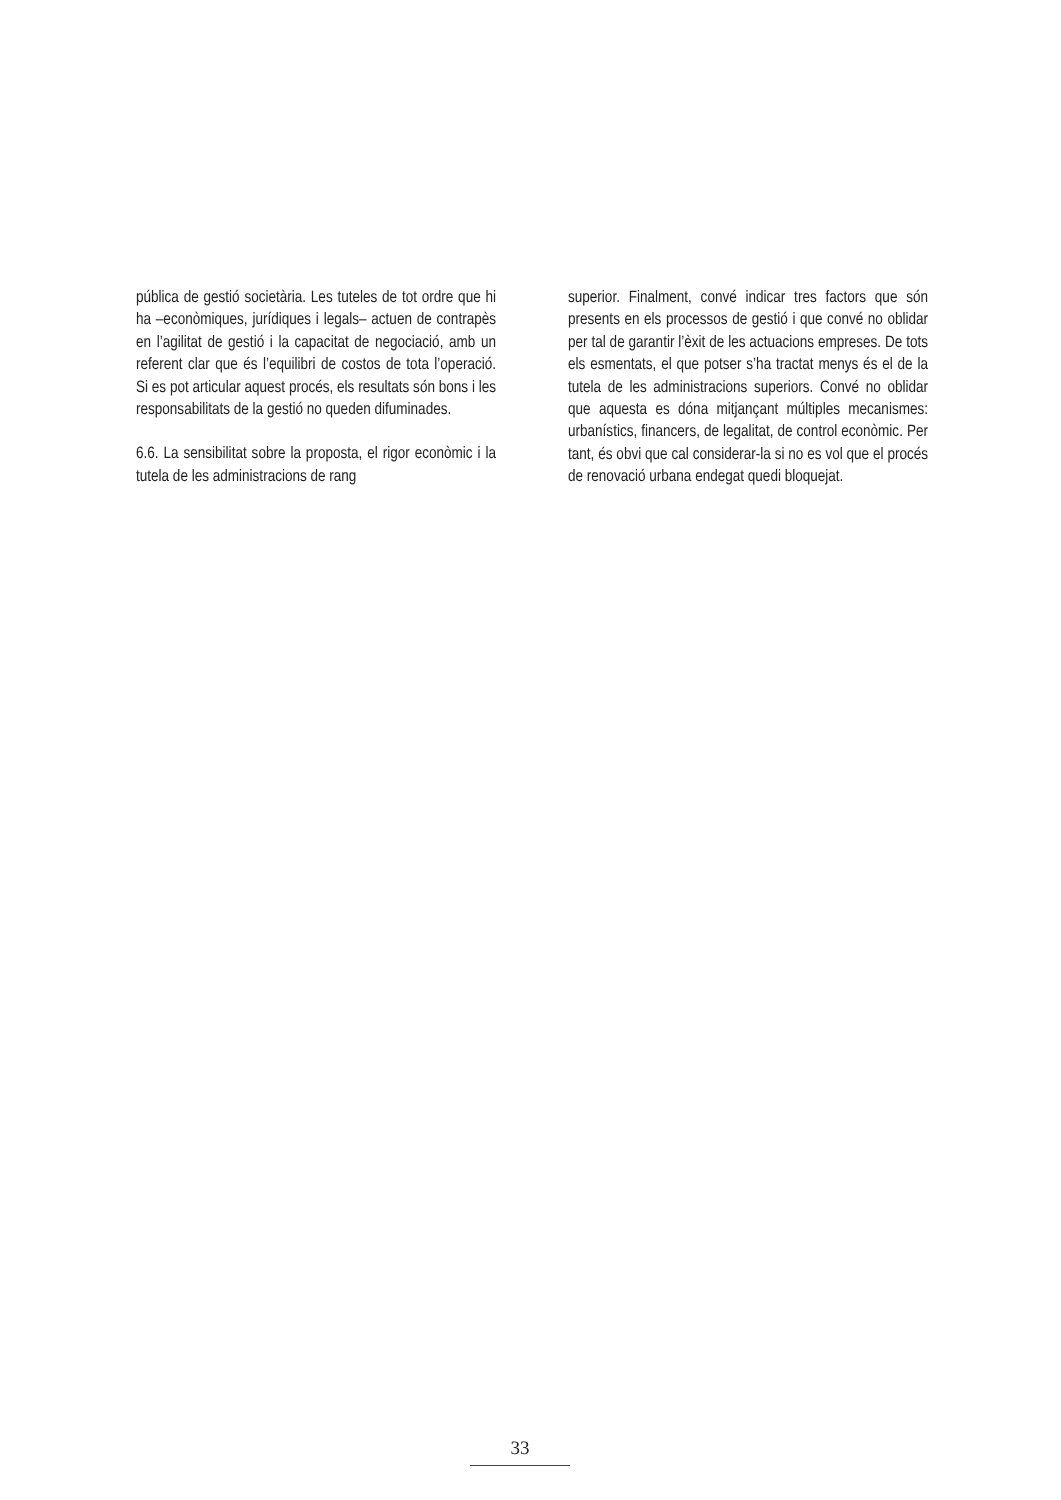pública de gestió societària. Les tuteles de tot ordre que hi ha –econòmiques, jurídiques i legals– actuen de contrapès en l’agilitat de gestió i la capacitat de negociació, amb un referent clar que és l’equilibri de costos de tota l’operació. Si es pot articular aquest procés, els resultats són bons i les responsabilitats de la gestió no queden difuminades.
6.6. La sensibilitat sobre la proposta, el rigor econòmic i la tutela de les administracions de rang
superior. Finalment, convé indicar tres factors que són presents en els processos de gestió i que convé no oblidar per tal de garantir l’èxit de les actuacions empreses. De tots els esmentats, el que potser s’ha tractat menys és el de la tutela de les administracions superiors. Convé no oblidar que aquesta es dóna mitjançant múltiples mecanismes: urbanístics, financers, de legalitat, de control econòmic. Per tant, és obvi que cal considerar-la si no es vol que el procés de renovació urbana endegat quedi bloquejat.
33